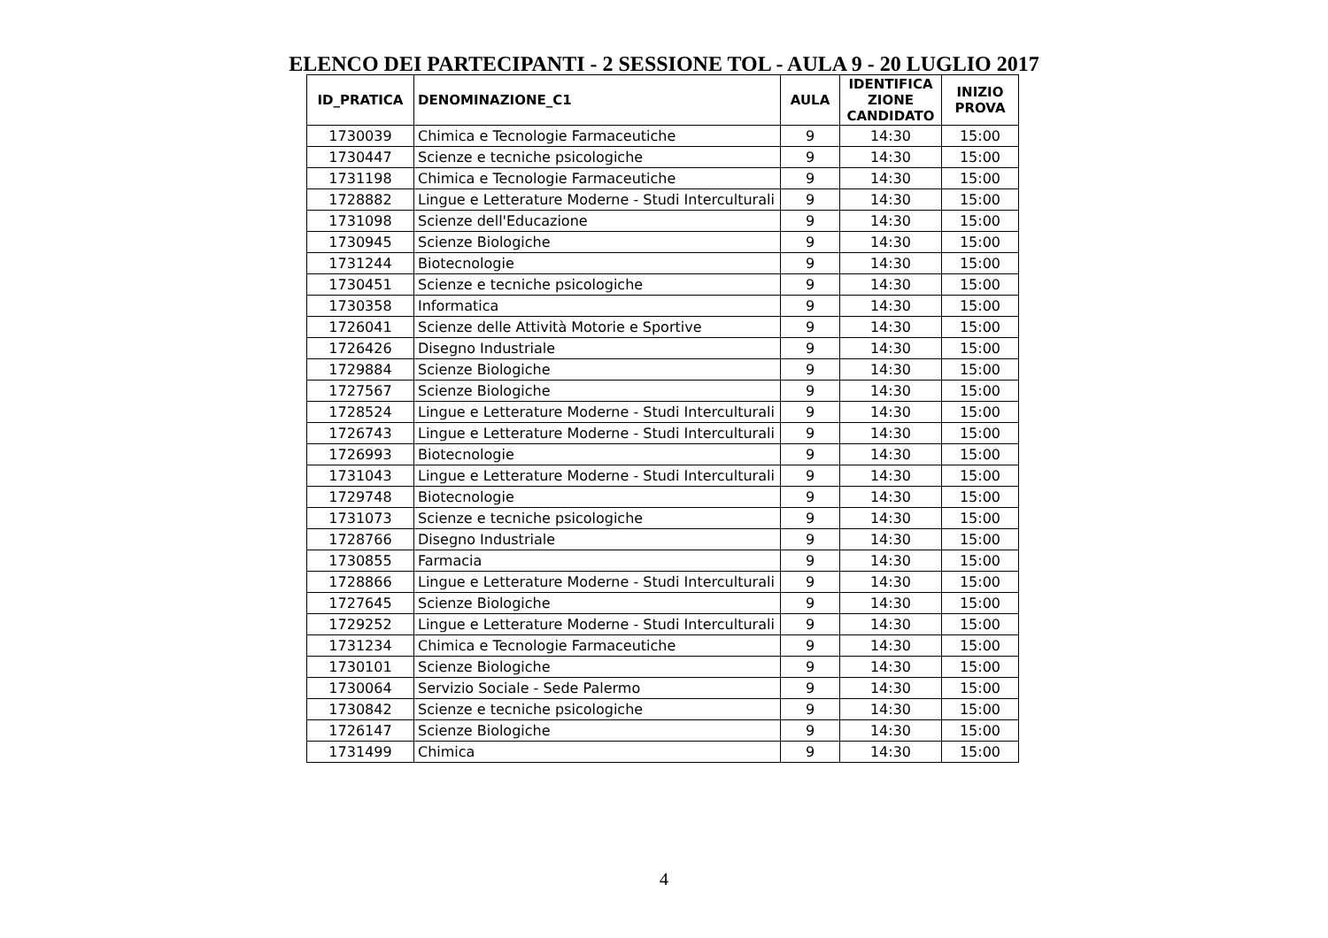ELENCO DEI PARTECIPANTI - 2 SESSIONE TOL - AULA 9 - 20 LUGLIO 2017
| ID_PRATICA | DENOMINAZIONE_C1 | AULA | IDENTIFICA ZIONE CANDIDATO | INIZIO PROVA |
| --- | --- | --- | --- | --- |
| 1730039 | Chimica e Tecnologie Farmaceutiche | 9 | 14:30 | 15:00 |
| 1730447 | Scienze e tecniche psicologiche | 9 | 14:30 | 15:00 |
| 1731198 | Chimica e Tecnologie Farmaceutiche | 9 | 14:30 | 15:00 |
| 1728882 | Lingue e Letterature Moderne - Studi Interculturali | 9 | 14:30 | 15:00 |
| 1731098 | Scienze dell'Educazione | 9 | 14:30 | 15:00 |
| 1730945 | Scienze Biologiche | 9 | 14:30 | 15:00 |
| 1731244 | Biotecnologie | 9 | 14:30 | 15:00 |
| 1730451 | Scienze e tecniche psicologiche | 9 | 14:30 | 15:00 |
| 1730358 | Informatica | 9 | 14:30 | 15:00 |
| 1726041 | Scienze delle Attività Motorie e Sportive | 9 | 14:30 | 15:00 |
| 1726426 | Disegno Industriale | 9 | 14:30 | 15:00 |
| 1729884 | Scienze Biologiche | 9 | 14:30 | 15:00 |
| 1727567 | Scienze Biologiche | 9 | 14:30 | 15:00 |
| 1728524 | Lingue e Letterature Moderne - Studi Interculturali | 9 | 14:30 | 15:00 |
| 1726743 | Lingue e Letterature Moderne - Studi Interculturali | 9 | 14:30 | 15:00 |
| 1726993 | Biotecnologie | 9 | 14:30 | 15:00 |
| 1731043 | Lingue e Letterature Moderne - Studi Interculturali | 9 | 14:30 | 15:00 |
| 1729748 | Biotecnologie | 9 | 14:30 | 15:00 |
| 1731073 | Scienze e tecniche psicologiche | 9 | 14:30 | 15:00 |
| 1728766 | Disegno Industriale | 9 | 14:30 | 15:00 |
| 1730855 | Farmacia | 9 | 14:30 | 15:00 |
| 1728866 | Lingue e Letterature Moderne - Studi Interculturali | 9 | 14:30 | 15:00 |
| 1727645 | Scienze Biologiche | 9 | 14:30 | 15:00 |
| 1729252 | Lingue e Letterature Moderne - Studi Interculturali | 9 | 14:30 | 15:00 |
| 1731234 | Chimica e Tecnologie Farmaceutiche | 9 | 14:30 | 15:00 |
| 1730101 | Scienze Biologiche | 9 | 14:30 | 15:00 |
| 1730064 | Servizio Sociale - Sede Palermo | 9 | 14:30 | 15:00 |
| 1730842 | Scienze e tecniche psicologiche | 9 | 14:30 | 15:00 |
| 1726147 | Scienze Biologiche | 9 | 14:30 | 15:00 |
| 1731499 | Chimica | 9 | 14:30 | 15:00 |
4